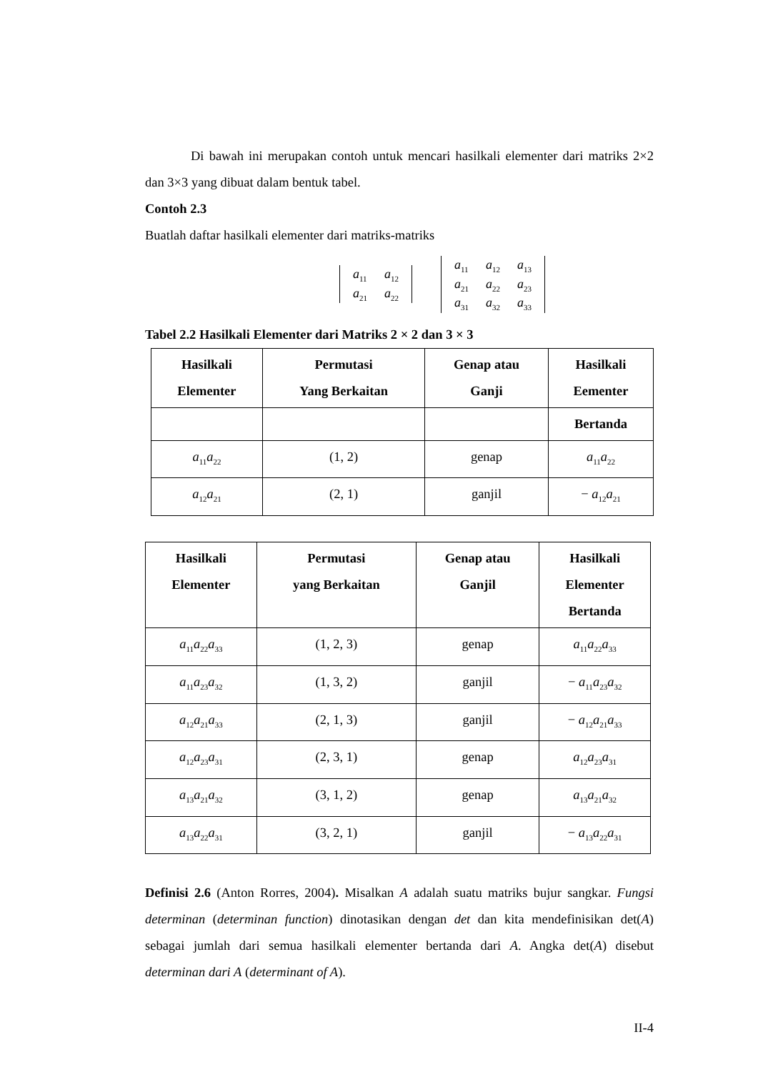Di bawah ini merupakan contoh untuk mencari hasilkali elementer dari matriks 2×2 dan 3×3 yang dibuat dalam bentuk tabel.
Contoh 2.3
Buatlah daftar hasilkali elementer dari matriks-matriks
| a<sub>11</sub> | a<sub>12</sub> |
| a<sub>21</sub> | a<sub>22</sub> |
| a<sub>11</sub> | a<sub>12</sub> | a<sub>13</sub> |
| a<sub>21</sub> | a<sub>22</sub> | a<sub>23</sub> |
| a<sub>31</sub> | a<sub>32</sub> | a<sub>33</sub> |
Tabel 2.2 Hasilkali Elementer dari Matriks 2 × 2 dan 3 × 3
| Hasilkali Elementer | Permutasi Yang Berkaitan | Genap atau Ganji | Hasilkali Eementer |
| --- | --- | --- | --- |
| | | | Bertanda |
| a<sub>11</sub> a<sub>22</sub> | (1, 2) | genap | a<sub>11</sub> a<sub>22</sub> |
| a<sub>12</sub> a<sub>21</sub> | (2, 1) | ganjil | − a<sub>12</sub> a<sub>21</sub> |
| Hasilkali Elementer | Permutasi yang Berkaitan | Genap atau Ganjil | Hasilkali Elementer Bertanda |
| --- | --- | --- | --- |
| a<sub>11</sub> a<sub>22</sub> a<sub>33</sub> | (1, 2, 3) | genap | a<sub>11</sub> a<sub>22</sub> a<sub>33</sub> |
| a<sub>11</sub> a<sub>23</sub> a<sub>32</sub> | (1, 3, 2) | ganjil | − a<sub>11</sub> a<sub>23</sub> a<sub>32</sub> |
| a<sub>12</sub> a<sub>21</sub> a<sub>33</sub> | (2, 1, 3) | ganjil | − a<sub>12</sub> a<sub>21</sub> a<sub>33</sub> |
| a<sub>12</sub> a<sub>23</sub> a<sub>31</sub> | (2, 3, 1) | genap | a<sub>12</sub> a<sub>23</sub> a<sub>31</sub> |
| a<sub>13</sub> a<sub>21</sub> a<sub>32</sub> | (3, 1, 2) | genap | a<sub>13</sub> a<sub>21</sub> a<sub>32</sub> |
| a<sub>13</sub> a<sub>22</sub> a<sub>31</sub> | (3, 2, 1) | ganjil | − a<sub>13</sub> a<sub>22</sub> a<sub>31</sub> |
Definisi 2.6 (Anton Rorres, 2004). Misalkan A adalah suatu matriks bujur sangkar. Fungsi determinan (determinan function) dinotasikan dengan det dan kita mendefinisikan det(A) sebagai jumlah dari semua hasilkali elementer bertanda dari A. Angka det(A) disebut determinan dari A (determinant of A).
II-4